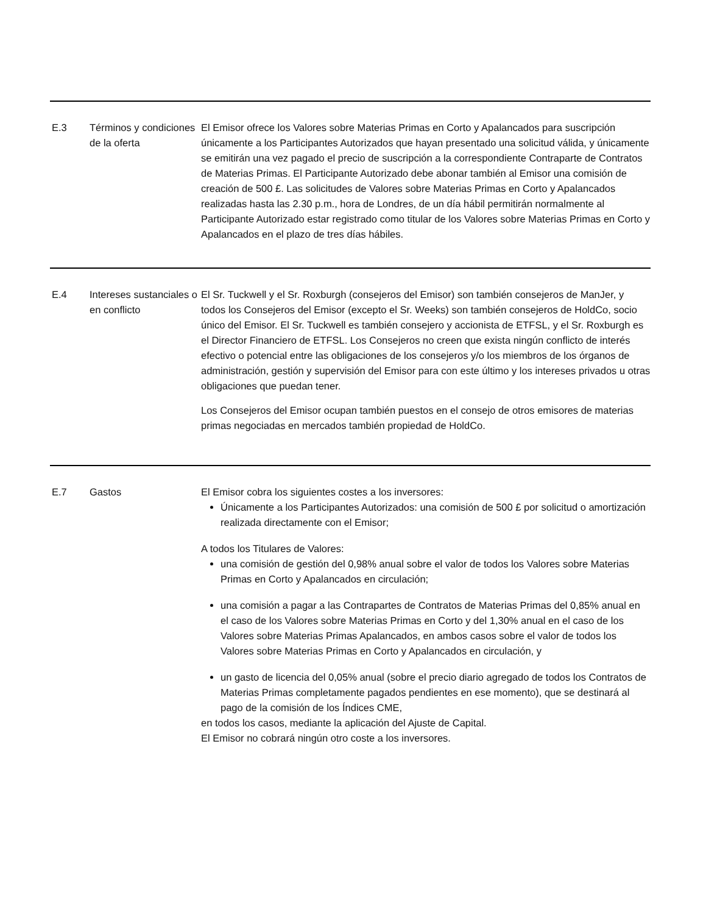| E.3 | Términos y condiciones de la oferta | El Emisor ofrece los Valores sobre Materias Primas en Corto y Apalancados para suscripción únicamente a los Participantes Autorizados que hayan presentado una solicitud válida, y únicamente se emitirán una vez pagado el precio de suscripción a la correspondiente Contraparte de Contratos de Materias Primas. El Participante Autorizado debe abonar también al Emisor una comisión de creación de 500 £. Las solicitudes de Valores sobre Materias Primas en Corto y Apalancados realizadas hasta las 2.30 p.m., hora de Londres, de un día hábil permitirán normalmente al Participante Autorizado estar registrado como titular de los Valores sobre Materias Primas en Corto y Apalancados en el plazo de tres días hábiles. |
| E.4 | Intereses sustanciales o en conflicto | El Sr. Tuckwell y el Sr. Roxburgh (consejeros del Emisor) son también consejeros de ManJer, y todos los Consejeros del Emisor (excepto el Sr. Weeks) son también consejeros de HoldCo, socio único del Emisor. El Sr. Tuckwell es también consejero y accionista de ETFSL, y el Sr. Roxburgh es el Director Financiero de ETFSL. Los Consejeros no creen que exista ningún conflicto de interés efectivo o potencial entre las obligaciones de los consejeros y/o los miembros de los órganos de administración, gestión y supervisión del Emisor para con este último y los intereses privados u otras obligaciones que puedan tener. Los Consejeros del Emisor ocupan también puestos en el consejo de otros emisores de materias primas negociadas en mercados también propiedad de HoldCo. |
| E.7 | Gastos | El Emisor cobra los siguientes costes a los inversores: Únicamente a los Participantes Autorizados: una comisión de 500 £ por solicitud o amortización realizada directamente con el Emisor; A todos los Titulares de Valores: una comisión de gestión del 0,98% anual sobre el valor de todos los Valores sobre Materias Primas en Corto y Apalancados en circulación; una comisión a pagar a las Contrapartes de Contratos de Materias Primas del 0,85% anual en el caso de los Valores sobre Materias Primas en Corto y del 1,30% anual en el caso de los Valores sobre Materias Primas Apalancados, en ambos casos sobre el valor de todos los Valores sobre Materias Primas en Corto y Apalancados en circulación, y un gasto de licencia del 0,05% anual (sobre el precio diario agregado de todos los Contratos de Materias Primas completamente pagados pendientes en ese momento), que se destinará al pago de la comisión de los Índices CME, en todos los casos, mediante la aplicación del Ajuste de Capital. El Emisor no cobrará ningún otro coste a los inversores. |